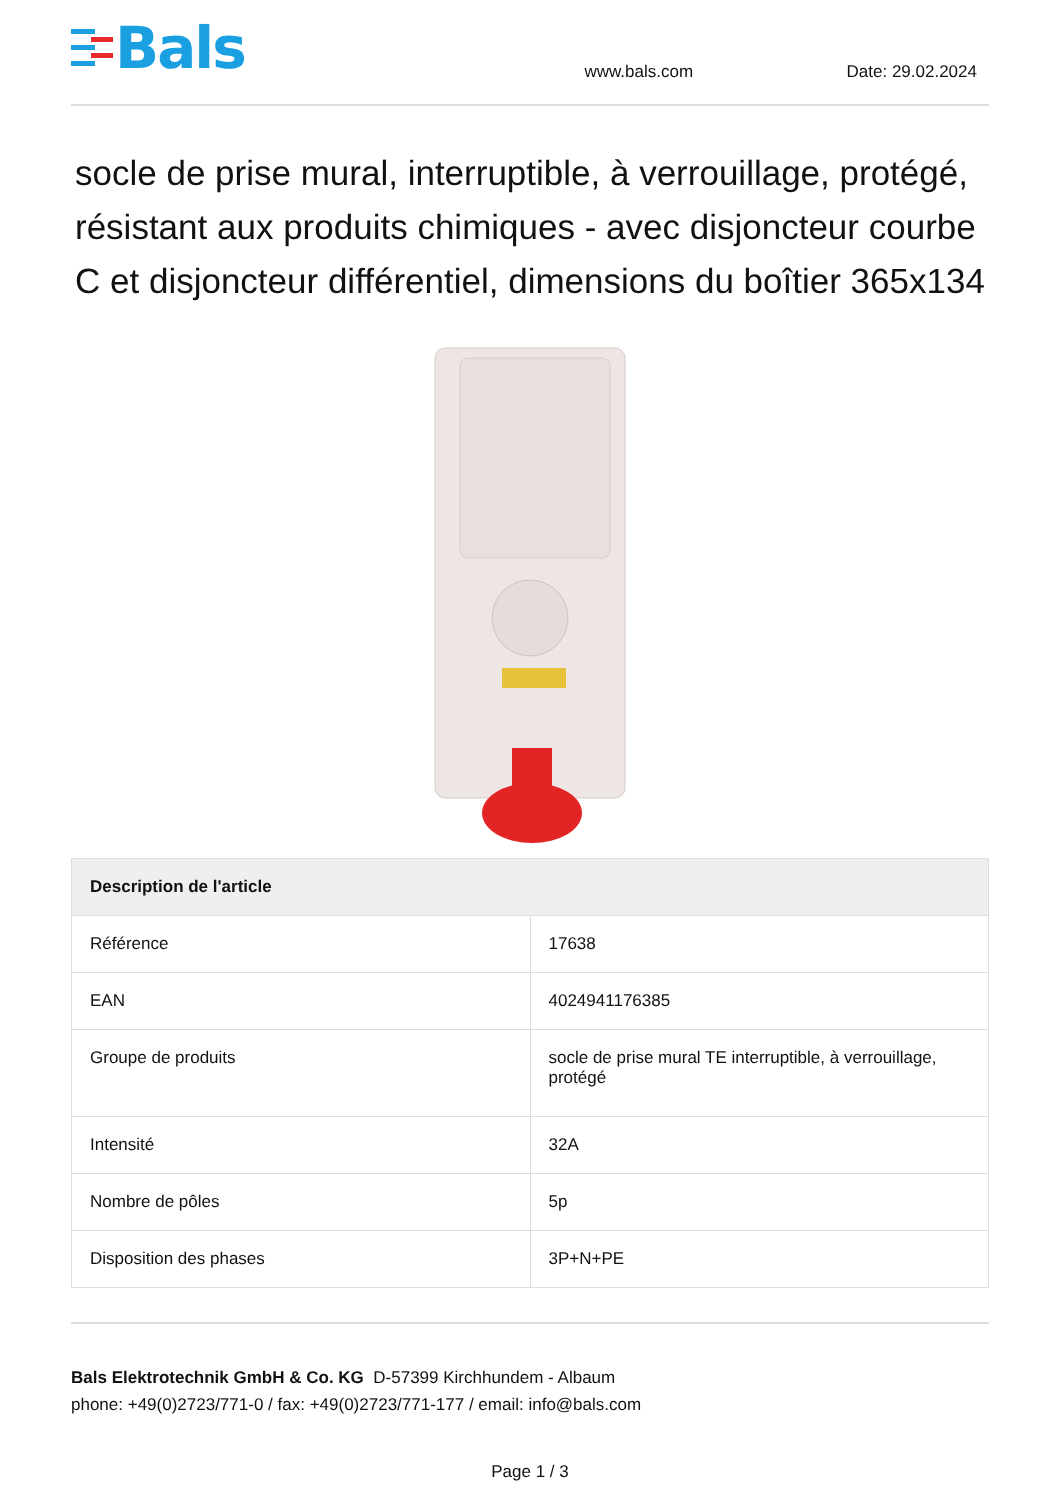Bals
www.bals.com
Date: 29.02.2024
socle de prise mural, interruptible, à verrouillage, protégé, résistant aux produits chimiques - avec disjoncteur courbe C et disjoncteur différentiel, dimensions du boîtier 365x134
| Description de l'article | |
| --- | --- |
| Référence | 17638 |
| EAN | 4024941176385 |
| Groupe de produits | socle de prise mural TE interruptible, à verrouillage, protégé |
| Intensité | 32A |
| Nombre de pôles | 5p |
| Disposition des phases | 3P+N+PE |
Bals Elektrotechnik GmbH & Co. KG D-57399 Kirchhundem - Albaum
phone: +49(0)2723/771-0 / fax: +49(0)2723/771-177 / email: info@bals.com
Page 1 / 3